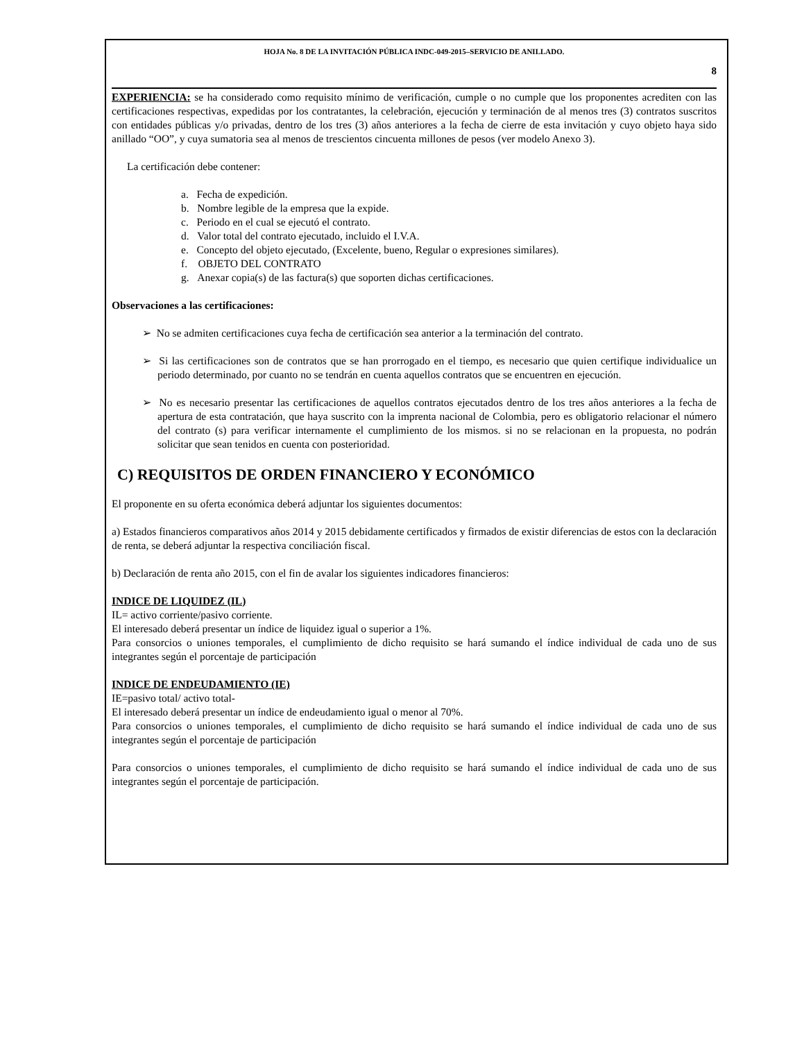HOJA No. 8 DE LA INVITACIÓN PÚBLICA INDC-049-2015–SERVICIO DE ANILLADO.
8
EXPERIENCIA: se ha considerado como requisito mínimo de verificación, cumple o no cumple que los proponentes acrediten con las certificaciones respectivas, expedidas por los contratantes, la celebración, ejecución y terminación de al menos tres (3) contratos suscritos con entidades públicas y/o privadas, dentro de los tres (3) años anteriores a la fecha de cierre de esta invitación y cuyo objeto haya sido anillado “OO”, y cuya sumatoria sea al menos de trescientos cincuenta millones de pesos (ver modelo Anexo 3).
La certificación debe contener:
a. Fecha de expedición.
b. Nombre legible de la empresa que la expide.
c. Periodo en el cual se ejecutó el contrato.
d. Valor total del contrato ejecutado, incluido el I.V.A.
e. Concepto del objeto ejecutado, (Excelente, bueno, Regular o expresiones similares).
f. OBJETO DEL CONTRATO
g. Anexar copia(s) de las factura(s) que soporten dichas certificaciones.
Observaciones a las certificaciones:
➢ No se admiten certificaciones cuya fecha de certificación sea anterior a la terminación del contrato.
➢ Si las certificaciones son de contratos que se han prorrogado en el tiempo, es necesario que quien certifique individualice un periodo determinado, por cuanto no se tendrán en cuenta aquellos contratos que se encuentren en ejecución.
➢ No es necesario presentar las certificaciones de aquellos contratos ejecutados dentro de los tres años anteriores a la fecha de apertura de esta contratación, que haya suscrito con la imprenta nacional de Colombia, pero es obligatorio relacionar el número del contrato (s) para verificar internamente el cumplimiento de los mismos. si no se relacionan en la propuesta, no podrán solicitar que sean tenidos en cuenta con posterioridad.
C) REQUISITOS DE ORDEN FINANCIERO Y ECONÓMICO
El proponente en su oferta económica deberá adjuntar los siguientes documentos:
a) Estados financieros comparativos años 2014 y 2015 debidamente certificados y firmados de existir diferencias de estos con la declaración de renta, se deberá adjuntar la respectiva conciliación fiscal.
b) Declaración de renta año 2015, con el fin de avalar los siguientes indicadores financieros:
INDICE DE LIQUIDEZ (IL)
IL= activo corriente/pasivo corriente.
El interesado deberá presentar un índice de liquidez igual o superior a 1%.
Para consorcios o uniones temporales, el cumplimiento de dicho requisito se hará sumando el índice individual de cada uno de sus integrantes según el porcentaje de participación
INDICE DE ENDEUDAMIENTO (IE)
IE=pasivo total/ activo total-
El interesado deberá presentar un índice de endeudamiento igual o menor al 70%.
Para consorcios o uniones temporales, el cumplimiento de dicho requisito se hará sumando el índice individual de cada uno de sus integrantes según el porcentaje de participación
Para consorcios o uniones temporales, el cumplimiento de dicho requisito se hará sumando el índice individual de cada uno de sus integrantes según el porcentaje de participación.